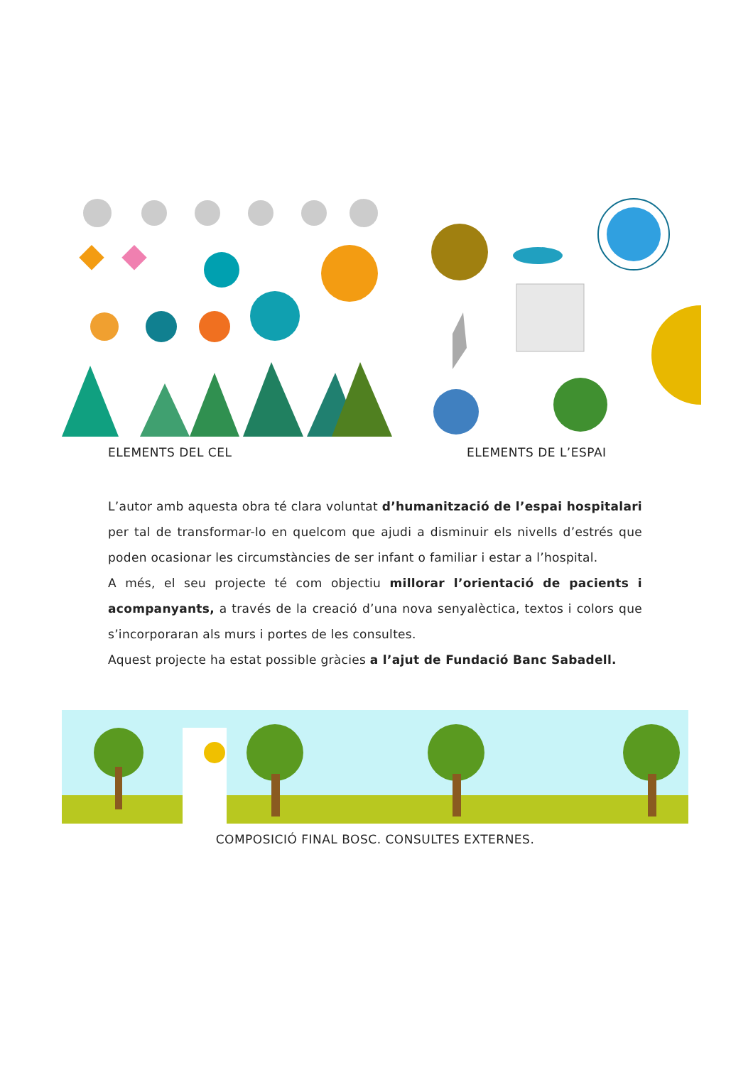ELEMENTS DEL CEL ELEMENTS DE L’ESPAI
L’autor amb aquesta obra té clara voluntat d’humanització de l’espai hospitalari per tal de transformar-lo en quelcom que ajudi a disminuir els nivells d’estrés que poden ocasionar les circumstàncies de ser infant o familiar i estar a l’hospital.
A més, el seu projecte té com objectiu millorar l’orientació de pacients i acompanyants, a través de la creació d’una nova senyalèctica, textos i colors que s’incorporaran als murs i portes de les consultes.
Aquest projecte ha estat possible gràcies a l’ajut de Fundació Banc Sabadell.
COMPOSICIÓ FINAL BOSC. CONSULTES EXTERNES.